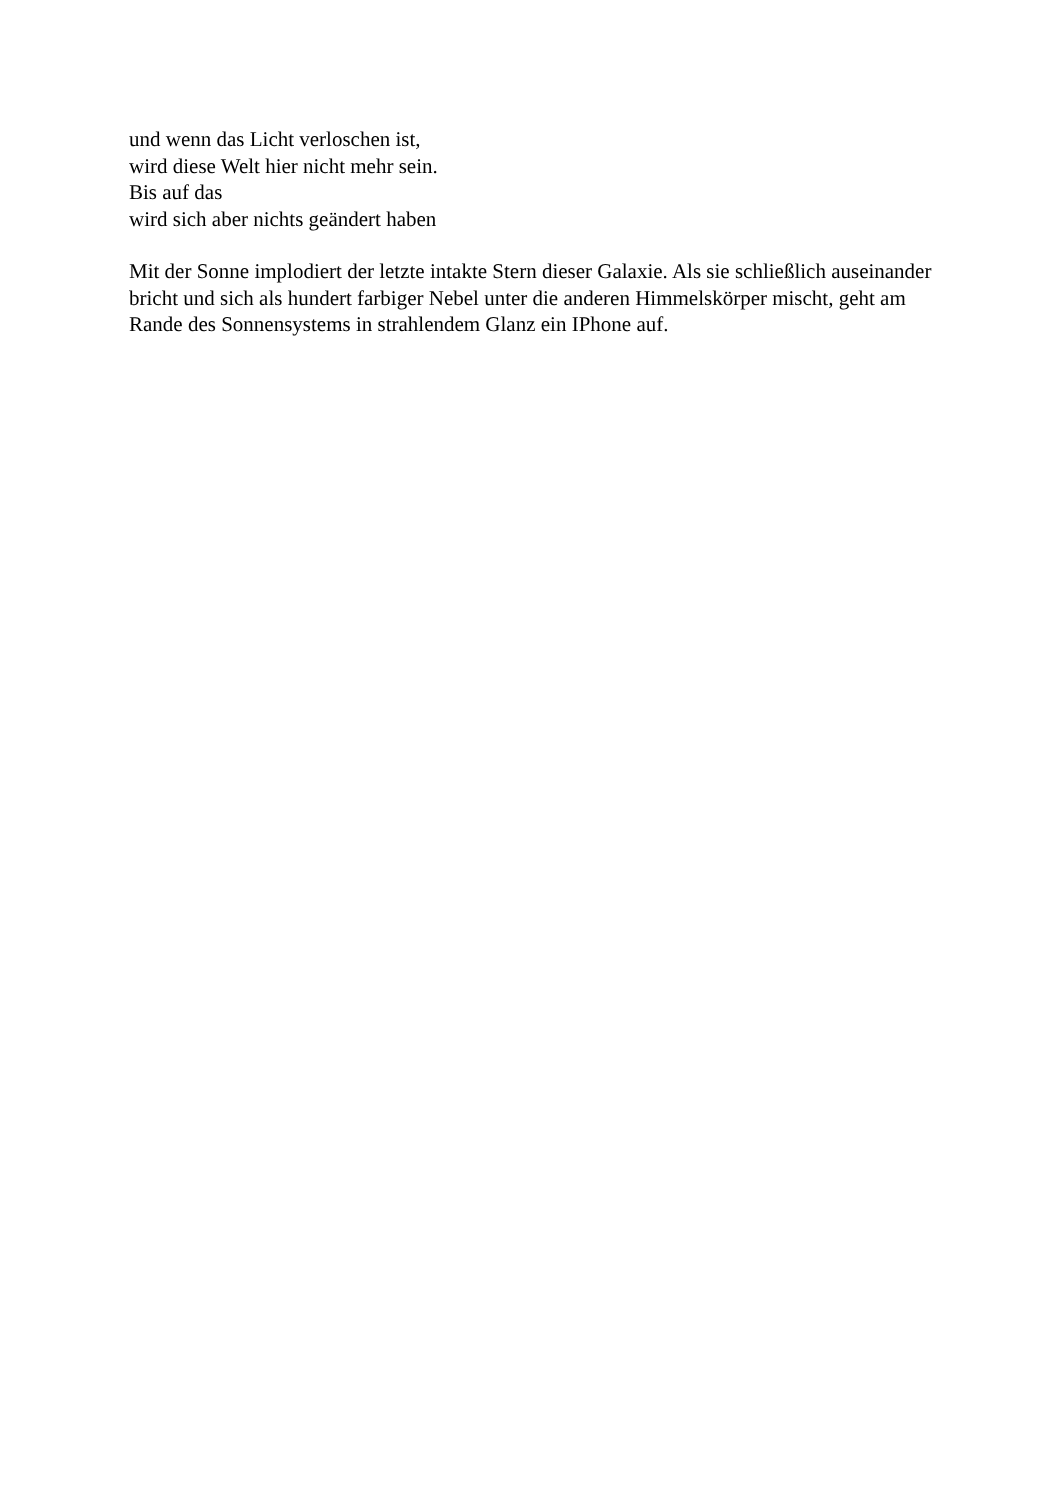und wenn das Licht verloschen ist,
wird diese Welt hier nicht mehr sein.
Bis auf das
wird sich aber nichts geändert haben
Mit der Sonne implodiert der letzte intakte Stern dieser Galaxie. Als sie schließlich auseinander bricht und sich als hundert farbiger Nebel unter die anderen Himmelskörper mischt, geht am Rande des Sonnensystems in strahlendem Glanz ein IPhone auf.